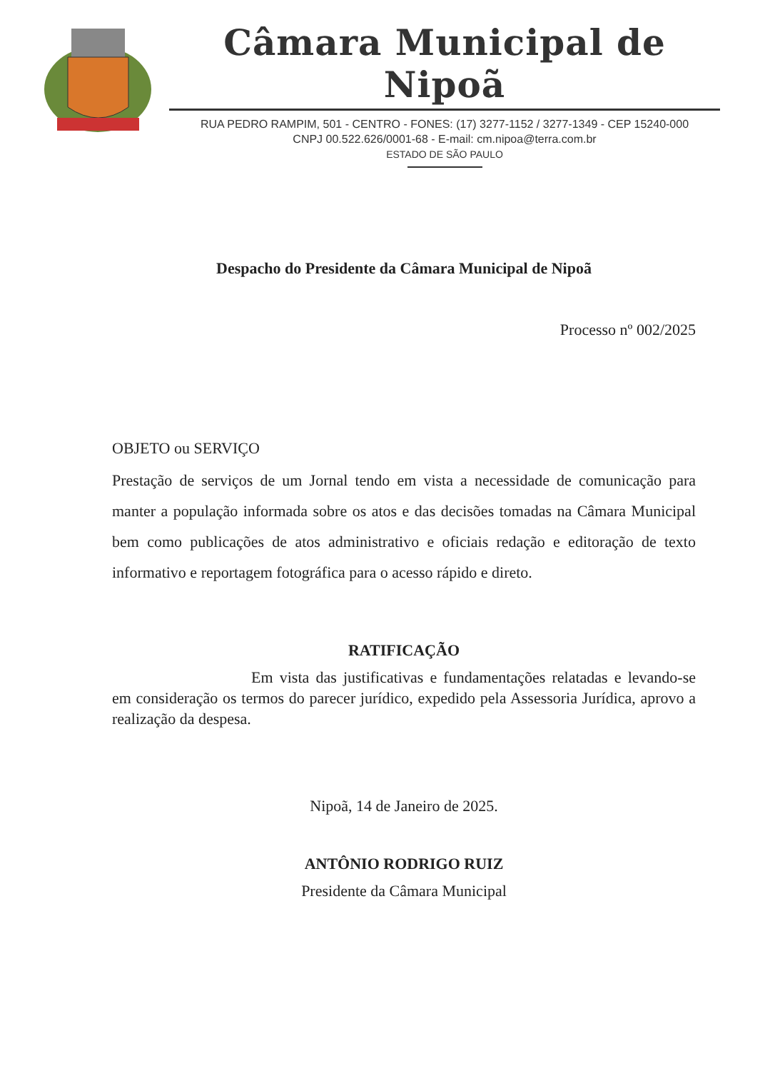Câmara Municipal de Nipoã
RUA PEDRO RAMPIM, 501 - CENTRO - FONES: (17) 3277-1152 / 3277-1349 - CEP 15240-000
CNPJ 00.522.626/0001-68 - E-mail: cm.nipoa@terra.com.br
ESTADO DE SÃO PAULO
Despacho do Presidente da Câmara Municipal de Nipoã
Processo nº 002/2025
OBJETO ou SERVIÇO
Prestação de serviços de um Jornal tendo em vista a necessidade de comunicação para manter a população informada sobre os atos e das decisões tomadas na Câmara Municipal bem como publicações de atos administrativo e oficiais redação e editoração de texto informativo e reportagem fotográfica para o acesso rápido e direto.
RATIFICAÇÃO
Em vista das justificativas e fundamentações relatadas e levando-se em consideração os termos do parecer jurídico, expedido pela Assessoria Jurídica, aprovo a realização da despesa.
Nipoã, 14 de Janeiro de 2025.
ANTÔNIO RODRIGO RUIZ
Presidente da Câmara Municipal